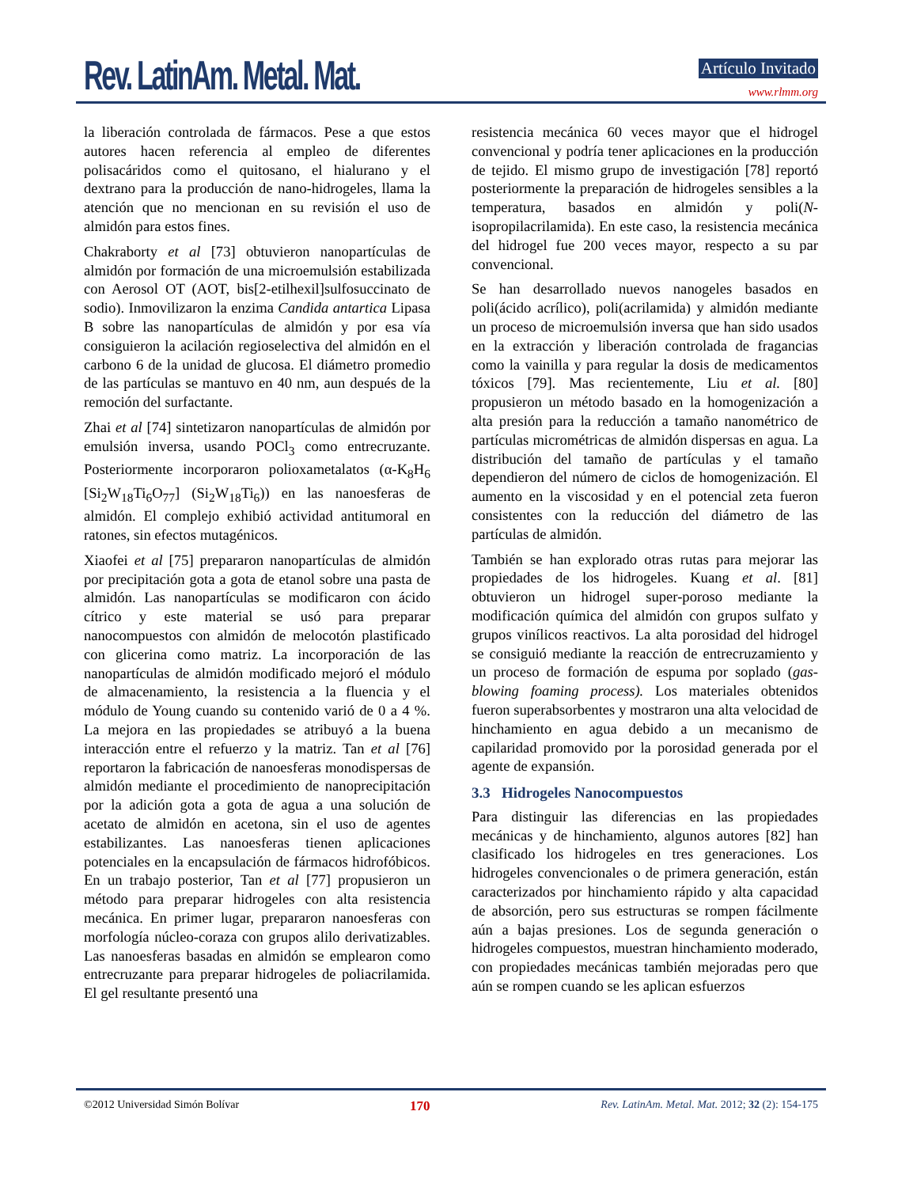Rev. LatinAm. Metal. Mat. Artículo Invitado
www.rlmm.org
la liberación controlada de fármacos. Pese a que estos autores hacen referencia al empleo de diferentes polisacáridos como el quitosano, el hialurano y el dextrano para la producción de nano-hidrogeles, llama la atención que no mencionan en su revisión el uso de almidón para estos fines.
Chakraborty et al [73] obtuvieron nanopartículas de almidón por formación de una microemulsión estabilizada con Aerosol OT (AOT, bis[2-etilhexil]sulfosuccinato de sodio). Inmovilizaron la enzima Candida antartica Lipasa B sobre las nanopartículas de almidón y por esa vía consiguieron la acilación regioselectiva del almidón en el carbono 6 de la unidad de glucosa. El diámetro promedio de las partículas se mantuvo en 40 nm, aun después de la remoción del surfactante.
Zhai et al [74] sintetizaron nanopartículas de almidón por emulsión inversa, usando POCl<sub>3</sub> como entrecruzante. Posteriormente incorporaron polioxametalatos (α-K<sub>8</sub>H<sub>6</sub> [Si<sub>2</sub>W<sub>18</sub>Ti<sub>6</sub>O<sub>77</sub>] (Si<sub>2</sub>W<sub>18</sub>Ti<sub>6</sub>)) en las nanoesferas de almidón. El complejo exhibió actividad antitumoral en ratones, sin efectos mutagénicos.
Xiaofei et al [75] prepararon nanopartículas de almidón por precipitación gota a gota de etanol sobre una pasta de almidón. Las nanopartículas se modificaron con ácido cítrico y este material se usó para preparar nanocompuestos con almidón de melocotón plastificado con glicerina como matriz. La incorporación de las nanopartículas de almidón modificado mejoró el módulo de almacenamiento, la resistencia a la fluencia y el módulo de Young cuando su contenido varió de 0 a 4 %. La mejora en las propiedades se atribuyó a la buena interacción entre el refuerzo y la matriz. Tan et al [76] reportaron la fabricación de nanoesferas monodispersas de almidón mediante el procedimiento de nanoprecipitación por la adición gota a gota de agua a una solución de acetato de almidón en acetona, sin el uso de agentes estabilizantes. Las nanoesferas tienen aplicaciones potenciales en la encapsulación de fármacos hidrofóbicos. En un trabajo posterior, Tan et al [77] propusieron un método para preparar hidrogeles con alta resistencia mecánica. En primer lugar, prepararon nanoesferas con morfología núcleo-coraza con grupos alilo derivatizables. Las nanoesferas basadas en almidón se emplearon como entrecruzante para preparar hidrogeles de poliacrilamida. El gel resultante presentó una
resistencia mecánica 60 veces mayor que el hidrogel convencional y podría tener aplicaciones en la producción de tejido. El mismo grupo de investigación [78] reportó posteriormente la preparación de hidrogeles sensibles a la temperatura, basados en almidón y poli(N-isopropilacrilamida). En este caso, la resistencia mecánica del hidrogel fue 200 veces mayor, respecto a su par convencional.
Se han desarrollado nuevos nanogeles basados en poli(ácido acrílico), poli(acrilamida) y almidón mediante un proceso de microemulsión inversa que han sido usados en la extracción y liberación controlada de fragancias como la vainilla y para regular la dosis de medicamentos tóxicos [79]. Mas recientemente, Liu et al. [80] propusieron un método basado en la homogenización a alta presión para la reducción a tamaño nanométrico de partículas micrométricas de almidón dispersas en agua. La distribución del tamaño de partículas y el tamaño dependieron del número de ciclos de homogenización. El aumento en la viscosidad y en el potencial zeta fueron consistentes con la reducción del diámetro de las partículas de almidón.
También se han explorado otras rutas para mejorar las propiedades de los hidrogeles. Kuang et al. [81] obtuvieron un hidrogel super-poroso mediante la modificación química del almidón con grupos sulfato y grupos vinílicos reactivos. La alta porosidad del hidrogel se consiguió mediante la reacción de entrecruzamiento y un proceso de formación de espuma por soplado (gas-blowing foaming process). Los materiales obtenidos fueron superabsorbentes y mostraron una alta velocidad de hinchamiento en agua debido a un mecanismo de capilaridad promovido por la porosidad generada por el agente de expansión.
3.3 Hidrogeles Nanocompuestos
Para distinguir las diferencias en las propiedades mecánicas y de hinchamiento, algunos autores [82] han clasificado los hidrogeles en tres generaciones. Los hidrogeles convencionales o de primera generación, están caracterizados por hinchamiento rápido y alta capacidad de absorción, pero sus estructuras se rompen fácilmente aún a bajas presiones. Los de segunda generación o hidrogeles compuestos, muestran hinchamiento moderado, con propiedades mecánicas también mejoradas pero que aún se rompen cuando se les aplican esfuerzos
©2012 Universidad Simón Bolívar 170 Rev. LatinAm. Metal. Mat. 2012; 32 (2): 154-175